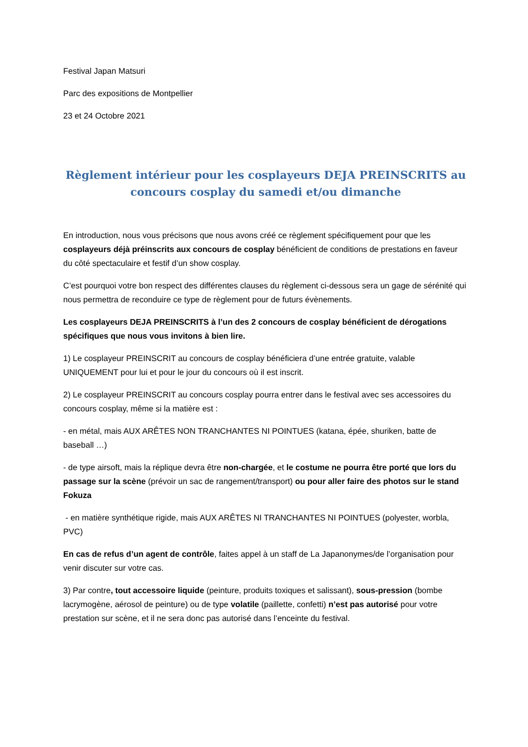Festival Japan Matsuri
Parc des expositions de Montpellier
23 et 24 Octobre 2021
Règlement intérieur pour les cosplayeurs DEJA PREINSCRITS au concours cosplay du samedi et/ou dimanche
En introduction, nous vous précisons que nous avons créé ce règlement spécifiquement pour que les cosplayeurs déjà préinscrits aux concours de cosplay bénéficient de conditions de prestations en faveur du côté spectaculaire et festif d’un show cosplay.
C’est pourquoi votre bon respect des différentes clauses du règlement ci-dessous sera un gage de sérénité qui nous permettra de reconduire ce type de règlement pour de futurs évènements.
Les cosplayeurs DEJA PREINSCRITS à l’un des 2 concours de cosplay bénéficient de dérogations spécifiques que nous vous invitons à bien lire.
1) Le cosplayeur PREINSCRIT au concours de cosplay bénéficiera d’une entrée gratuite, valable UNIQUEMENT pour lui et pour le jour du concours où il est inscrit.
2) Le cosplayeur PREINSCRIT au concours cosplay pourra entrer dans le festival avec ses accessoires du concours cosplay, même si la matière est :
- en métal, mais AUX ARÊTES NON TRANCHANTES NI POINTUES (katana, épée, shuriken, batte de baseball …)
- de type airsoft, mais la réplique devra être non-chargée, et le costume ne pourra être porté que lors du passage sur la scène (prévoir un sac de rangement/transport) ou pour aller faire des photos sur le stand Fokuza
- en matière synthétique rigide, mais AUX ARÊTES NI TRANCHANTES NI POINTUES (polyester, worbla, PVC)
En cas de refus d’un agent de contrôle, faites appel à un staff de La Japanonymes/de l’organisation pour venir discuter sur votre cas.
3) Par contre, tout accessoire liquide (peinture, produits toxiques et salissant), sous-pression (bombe lacrymogène, aérosol de peinture) ou de type volatile (paillette, confetti) n’est pas autorisé pour votre prestation sur scène, et il ne sera donc pas autorisé dans l’enceinte du festival.